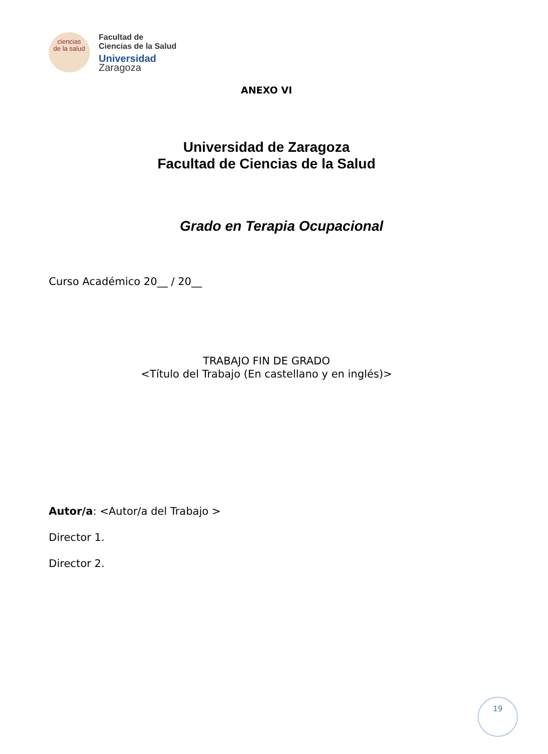ciencias
de la salud
Facultad de
Ciencias de la Salud
Universidad Zaragoza
ANEXO VI
Universidad de Zaragoza
Facultad de Ciencias de la Salud
Grado en Terapia Ocupacional
Curso Académico 20__ / 20__
TRABAJO FIN DE GRADO
<Título del Trabajo (En castellano y en inglés)>
Autor/a: <Autor/a del Trabajo >
Director 1.
Director 2.
19